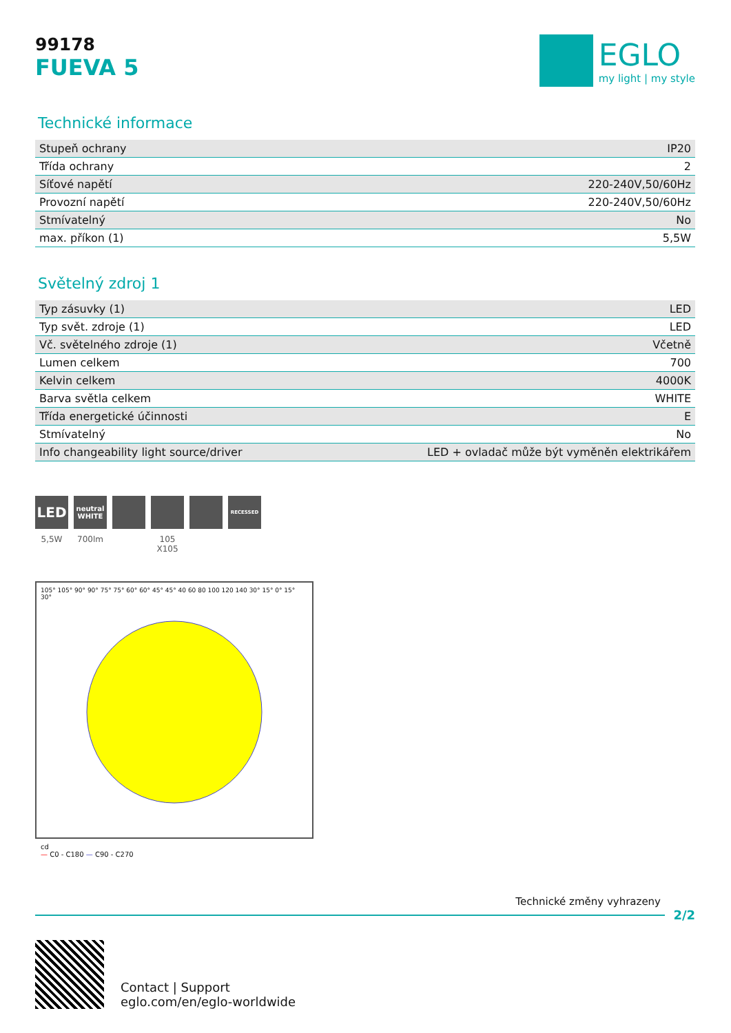99178
FUEVA 5
EGLO
my light | my style
Technické informace
| Stupeň ochrany | IP20 |
| Třída ochrany | 2 |
| Síťové napětí | 220-240V,50/60Hz |
| Provozní napětí | 220-240V,50/60Hz |
| Stmívatelný | No |
| max. příkon (1) | 5,5W |
Světelný zdroj 1
| Typ zásuvky (1) | LED |
| Typ svět. zdroje (1) | LED |
| Vč. světelného zdroje (1) | Včetně |
| Lumen celkem | 700 |
| Kelvin celkem | 4000K |
| Barva světla celkem | WHITE |
| Třída energetické účinnosti | E |
| Stmívatelný | No |
| Info changeability light source/driver | LED + ovladač může být vyměněn elektrikářem |
LED
5,5W
neutral WHITE
700lm
105 X105
RECESSED
105° 105° 90° 90° 75° 75° 60° 60° 45° 45° 40 60 80 100 120 140 30° 15° 0° 15° 30°
cd
— C0 - C180 — C90 - C270
Technické změny vyhrazeny
2/2
Contact | Support
eglo.com/en/eglo-worldwide